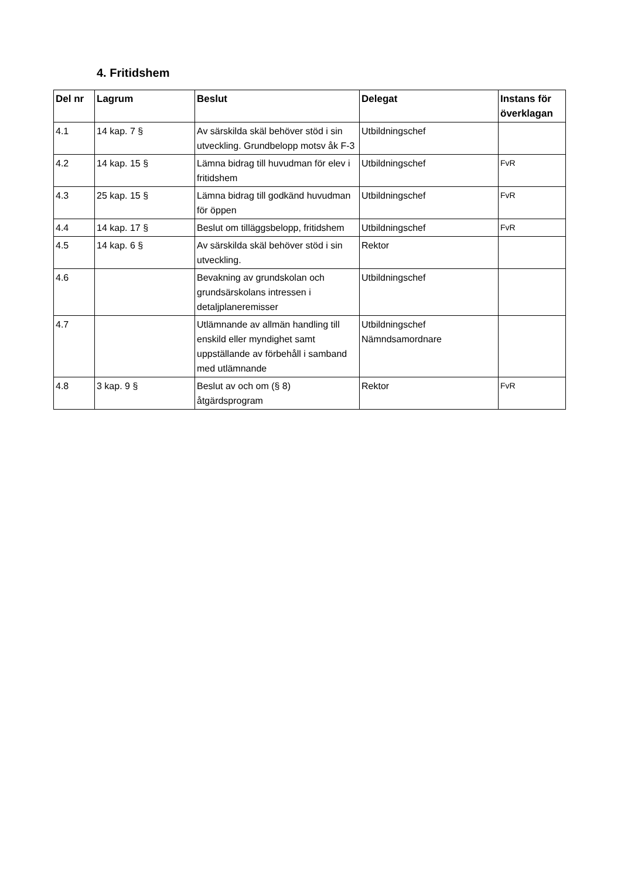4. Fritidshem
| Del nr | Lagrum | Beslut | Delegat | Instans för överklagan |
| --- | --- | --- | --- | --- |
| 4.1 | 14 kap. 7 § | Av särskilda skäl behöver stöd i sin utveckling. Grundbelopp motsv åk F-3 | Utbildningschef | |
| 4.2 | 14 kap. 15 § | Lämna bidrag till huvudman för elev i fritidshem | Utbildningschef | FvR |
| 4.3 | 25 kap. 15 § | Lämna bidrag till godkänd huvudman för öppen | Utbildningschef | FvR |
| 4.4 | 14 kap. 17 § | Beslut om tilläggsbelopp, fritidshem | Utbildningschef | FvR |
| 4.5 | 14 kap. 6 § | Av särskilda skäl behöver stöd i sin utveckling. | Rektor | |
| 4.6 | | Bevakning av grundskolan och grundsärskolans intressen i detaljplaneremisser | Utbildningschef | |
| 4.7 | | Utlämnande av allmän handling till enskild eller myndighet samt uppställande av förbehåll i samband med utlämnande | Utbildningschef Nämndsamordnare | |
| 4.8 | 3 kap. 9 § | Beslut av och om (§ 8) åtgärdsprogram | Rektor | FvR |